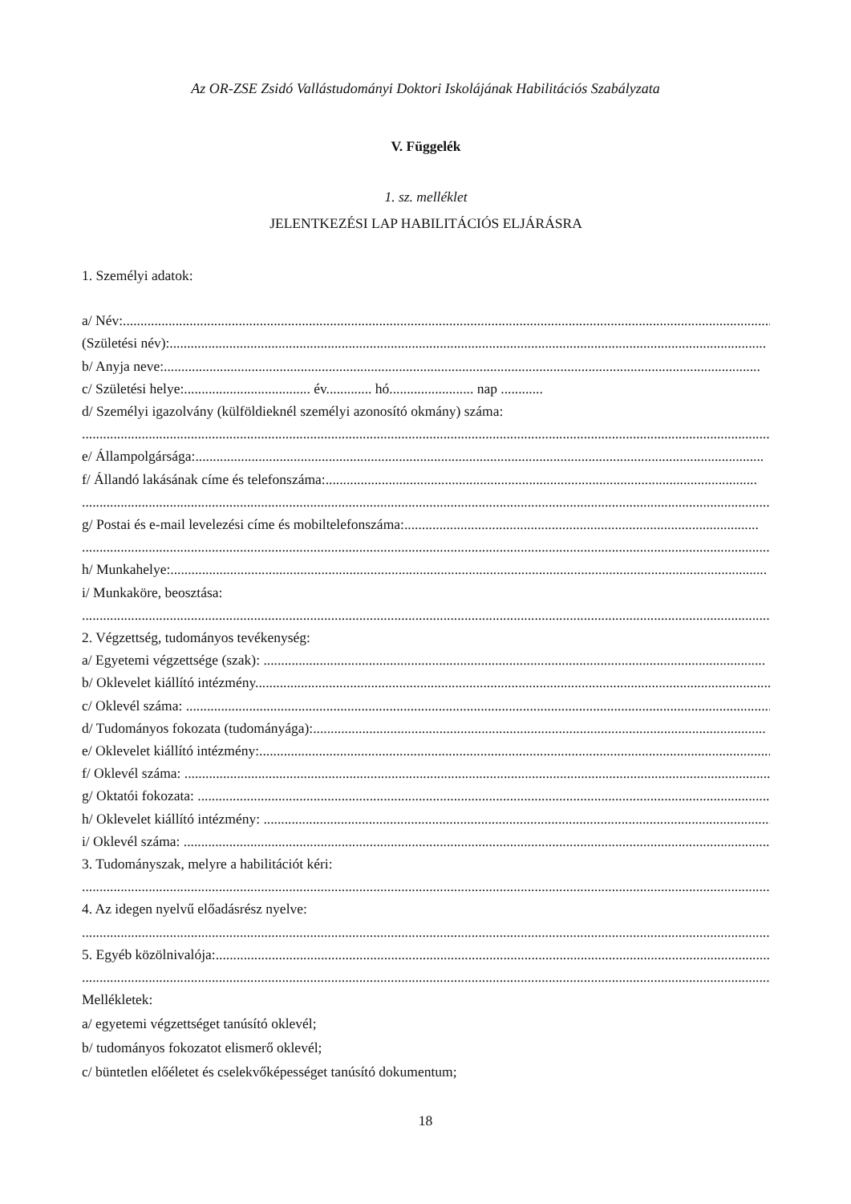Az OR-ZSE Zsidó Vallástudományi Doktori Iskolájának Habilitációs Szabályzata
V. Függelék
1. sz. melléklet
JELENTKEZÉSI LAP HABILITÁCIÓS ELJÁRÁSRA
1. Személyi adatok:
a/ Név:..........................................................................................................................................................................................
(Születési név):..........................................................................................................................................................................
b/ Anyja neve:..........................................................................................................................................................................
c/ Születési helye:.................................... év............. hó........................ nap ............
d/ Személyi igazolvány (külföldieknél személyi azonosító okmány) száma:
..........................................................................................................................................................................................................
e/ Állampolgársága:..................................................................................................................................................................
f/ Állandó lakásának címe és telefonszáma:...........................................................................................................................
..........................................................................................................................................................................................................
g/ Postai és e-mail levelezési címe és mobiltelefonszáma:.....................................................................................................
..........................................................................................................................................................................................................
h/ Munkahelye:..........................................................................................................................................................................
i/ Munkaköre, beosztása:
..........................................................................................................................................................................................................
2. Végzettség, tudományos tevékenység:
a/ Egyetemi végzettsége (szak): ...............................................................................................................................................
b/ Oklevelet kiállító intézmény...................................................................................................................................................
c/ Oklevél száma: .......................................................................................................................................................................
d/ Tudományos fokozata (tudományága):.................................................................................................................................
e/ Oklevelet kiállító intézmény:...................................................................................................................................................
f/ Oklevél száma: .......................................................................................................................................................................
g/ Oktatói fokozata: ....................................................................................................................................................................
h/ Oklevelet kiállító intézmény: ..................................................................................................................................................
i/ Oklevél száma: .......................................................................................................................................................................
3. Tudományszak, melyre a habilitációt kéri:
..........................................................................................................................................................................................................
4. Az idegen nyelvű előadásrész nyelve:
..........................................................................................................................................................................................................
5. Egyéb közölnivalója:................................................................................................................................................................
..........................................................................................................................................................................................................
Mellékletek:
a/ egyetemi végzettséget tanúsító oklevél;
b/ tudományos fokozatot elismerő oklevél;
c/ büntetlen előéletet és cselekvőképességet tanúsító dokumentum;
18